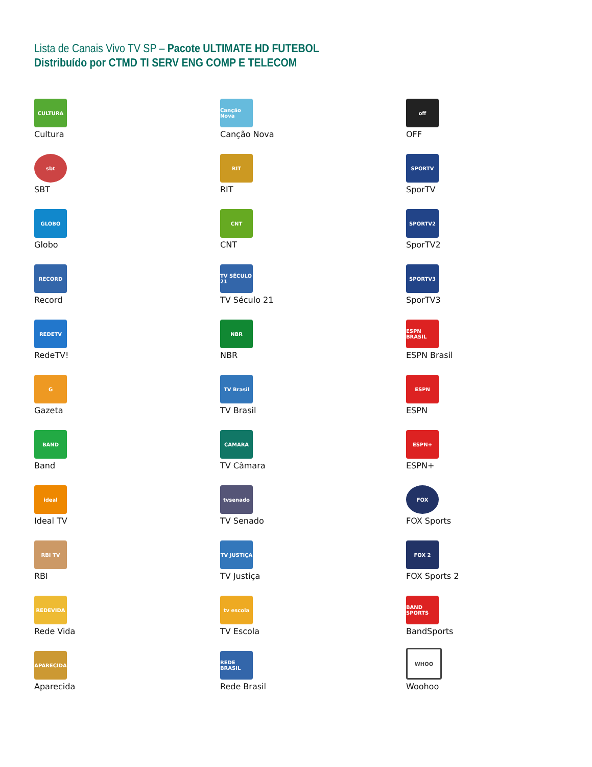Lista de Canais Vivo TV SP – Pacote ULTIMATE HD FUTEBOL
Distribuído por CTMD TI SERV ENG COMP E TELECOM
CULTURA
Cultura
sbt
SBT
GLOBO
Globo
RECORD
Record
REDETV
RedeTV!
G
Gazeta
BAND
Band
ideal
Ideal TV
RBI TV
RBI
REDEVIDA
Rede Vida
APARECIDA
Aparecida
Canção Nova
Canção Nova
RIT
RIT
CNT
CNT
TV SÉCULO 21
TV Século 21
NBR
NBR
TV Brasil
TV Brasil
CAMARA
TV Câmara
tvsenado
TV Senado
TV JUSTIÇA
TV Justiça
tv escola
TV Escola
REDE BRASIL
Rede Brasil
off
OFF
SPORTV
SporTV
SPORTV2
SporTV2
SPORTV3
SporTV3
ESPN BRASIL
ESPN Brasil
ESPN
ESPN
ESPN+
ESPN+
FOX
FOX Sports
FOX 2
FOX Sports 2
BAND SPORTS
BandSports
WHOO
Woohoo